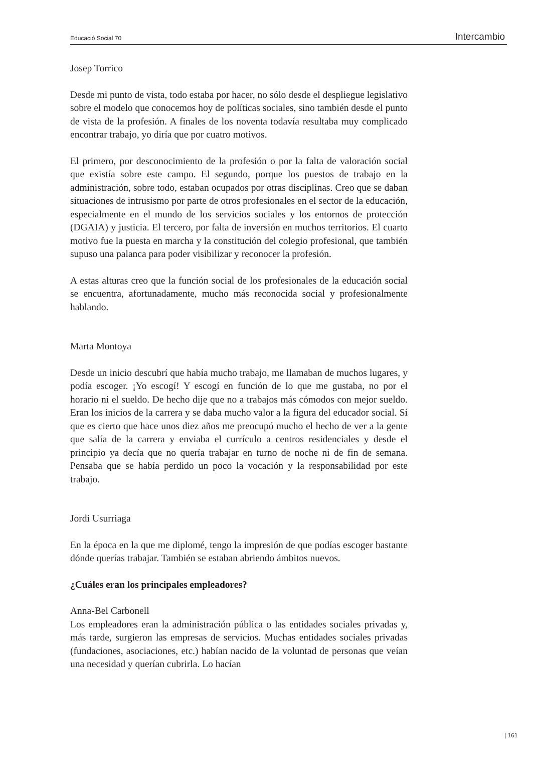Educació Social 70 Intercambio
Josep Torrico
Desde mi punto de vista, todo estaba por hacer, no sólo desde el despliegue legislativo sobre el modelo que conocemos hoy de políticas sociales, sino también desde el punto de vista de la profesión. A finales de los noventa todavía resultaba muy complicado encontrar trabajo, yo diría que por cuatro motivos.
El primero, por desconocimiento de la profesión o por la falta de valoración social que existía sobre este campo. El segundo, porque los puestos de trabajo en la administración, sobre todo, estaban ocupados por otras disciplinas. Creo que se daban situaciones de intrusismo por parte de otros profesionales en el sector de la educación, especialmente en el mundo de los servicios sociales y los entornos de protección (DGAIA) y justicia. El tercero, por falta de inversión en muchos territorios. El cuarto motivo fue la puesta en marcha y la constitución del colegio profesional, que también supuso una palanca para poder visibilizar y reconocer la profesión.
A estas alturas creo que la función social de los profesionales de la educación social se encuentra, afortunadamente, mucho más reconocida social y profesionalmente hablando.
Marta Montoya
Desde un inicio descubrí que había mucho trabajo, me llamaban de muchos lugares, y podía escoger. ¡Yo escogí! Y escogí en función de lo que me gustaba, no por el horario ni el sueldo. De hecho dije que no a trabajos más cómodos con mejor sueldo. Eran los inicios de la carrera y se daba mucho valor a la figura del educador social. Sí que es cierto que hace unos diez años me preocupó mucho el hecho de ver a la gente que salía de la carrera y enviaba el currículo a centros residenciales y desde el principio ya decía que no quería trabajar en turno de noche ni de fin de semana. Pensaba que se había perdido un poco la vocación y la responsabilidad por este trabajo.
Jordi Usurriaga
En la época en la que me diplomé, tengo la impresión de que podías escoger bastante dónde querías trabajar. También se estaban abriendo ámbitos nuevos.
¿Cuáles eran los principales empleadores?
Anna-Bel Carbonell
Los empleadores eran la administración pública o las entidades sociales privadas y, más tarde, surgieron las empresas de servicios. Muchas entidades sociales privadas (fundaciones, asociaciones, etc.) habían nacido de la voluntad de personas que veían una necesidad y querían cubrirla. Lo hacían
| 161